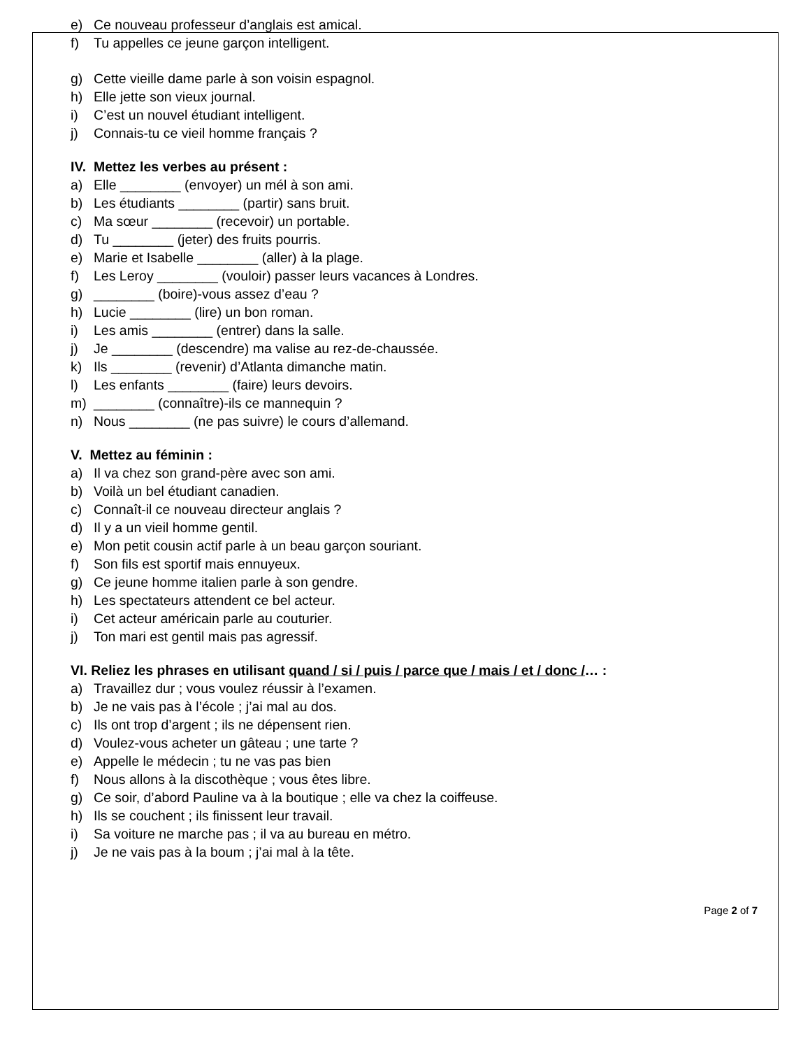e) Ce nouveau professeur d’anglais est amical.
f) Tu appelles ce jeune garçon intelligent.
g) Cette vieille dame parle à son voisin espagnol.
h) Elle jette son vieux journal.
i) C’est un nouvel étudiant intelligent.
j) Connais-tu ce vieil homme français ?
IV. Mettez les verbes au présent :
a) Elle ________ (envoyer) un mél à son ami.
b) Les étudiants ________ (partir) sans bruit.
c) Ma sœur ________ (recevoir) un portable.
d) Tu ________ (jeter) des fruits pourris.
e) Marie et Isabelle ________ (aller) à la plage.
f) Les Leroy ________ (vouloir) passer leurs vacances à Londres.
g) ________ (boire)-vous assez d’eau ?
h) Lucie ________ (lire) un bon roman.
i) Les amis ________ (entrer) dans la salle.
j) Je ________ (descendre) ma valise au rez-de-chaussée.
k) Ils ________ (revenir) d’Atlanta dimanche matin.
l) Les enfants ________ (faire) leurs devoirs.
m) ________ (connaître)-ils ce mannequin ?
n) Nous ________ (ne pas suivre) le cours d’allemand.
V. Mettez au féminin :
a) Il va chez son grand-père avec son ami.
b) Voilà un bel étudiant canadien.
c) Connaît-il ce nouveau directeur anglais ?
d) Il y a un vieil homme gentil.
e) Mon petit cousin actif parle à un beau garçon souriant.
f) Son fils est sportif mais ennuyeux.
g) Ce jeune homme italien parle à son gendre.
h) Les spectateurs attendent ce bel acteur.
i) Cet acteur américain parle au couturier.
j) Ton mari est gentil mais pas agressif.
VI. Reliez les phrases en utilisant quand / si / puis / parce que / mais / et / donc /… :
a) Travaillez dur ; vous voulez réussir à l’examen.
b) Je ne vais pas à l’école ; j’ai mal au dos.
c) Ils ont trop d’argent ; ils ne dépensent rien.
d) Voulez-vous acheter un gâteau ; une tarte ?
e) Appelle le médecin ; tu ne vas pas bien
f) Nous allons à la discothèque ; vous êtes libre.
g) Ce soir, d’abord Pauline va à la boutique ; elle va chez la coiffeuse.
h) Ils se couchent ; ils finissent leur travail.
i) Sa voiture ne marche pas ; il va au bureau en métro.
j) Je ne vais pas à la boum ; j’ai mal à la tête.
Page 2 of 7